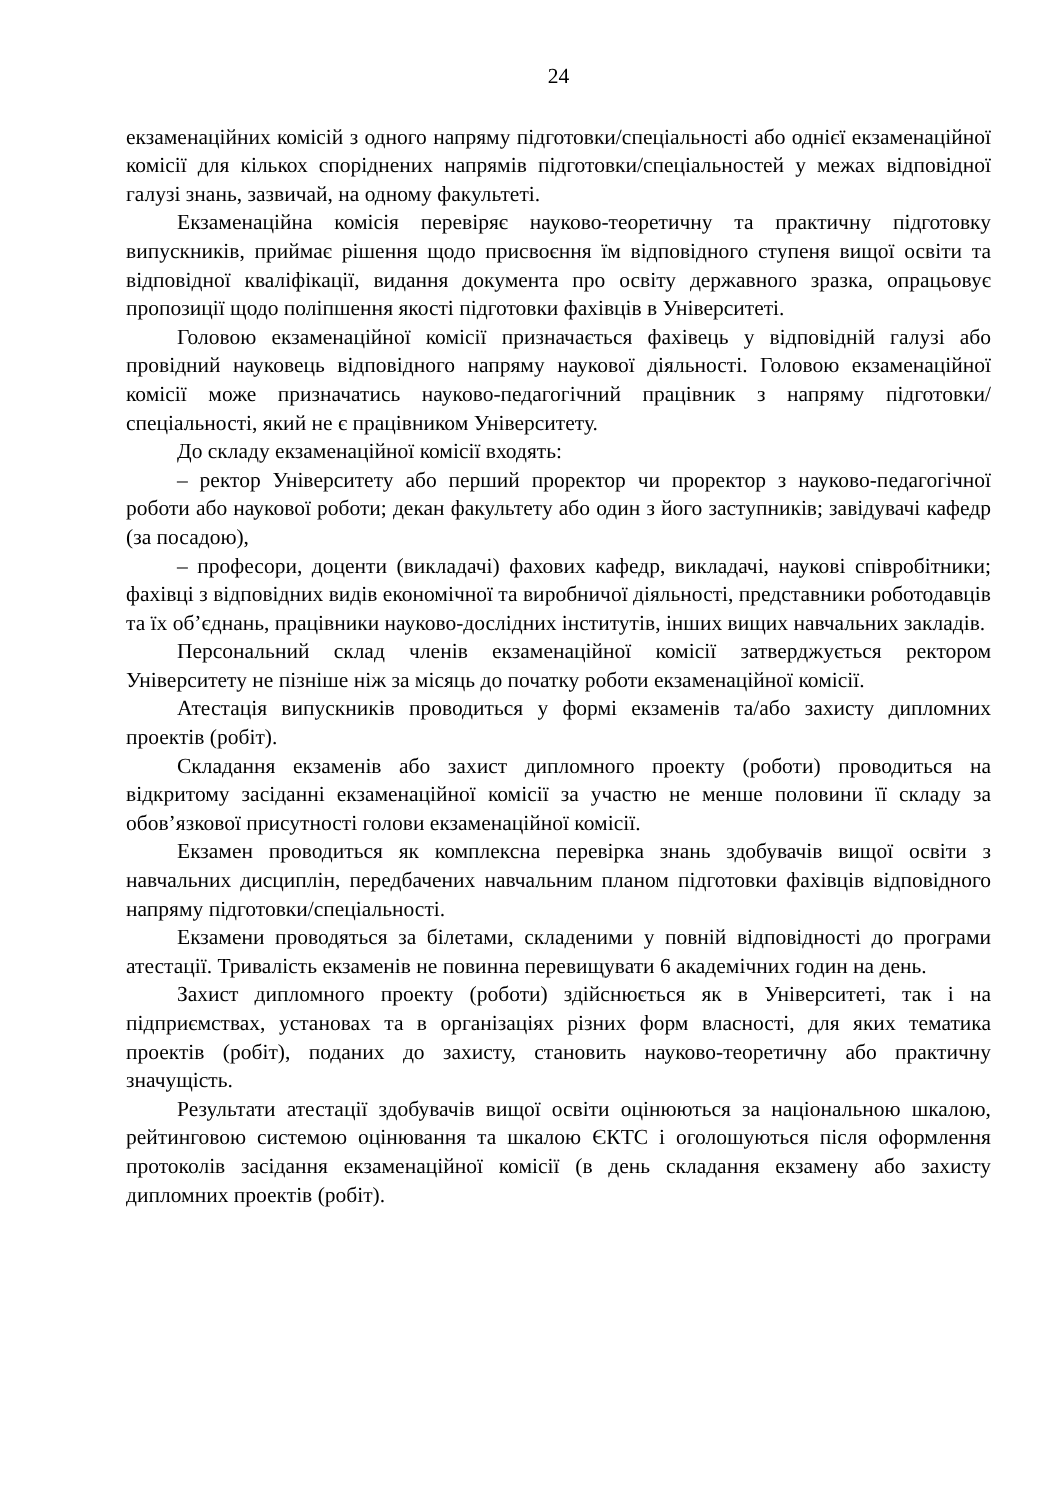24
екзаменаційних комісій з одного напряму підготовки/спеціальності або однієї екзаменаційної комісії для кількох споріднених напрямів підготовки/спеціальностей у межах відповідної галузі знань, зазвичай, на одному факультеті.
Екзаменаційна комісія перевіряє науково-теоретичну та практичну підготовку випускників, приймає рішення щодо присвоєння їм відповідного ступеня вищої освіти та відповідної кваліфікації, видання документа про освіту державного зразка, опрацьовує пропозиції щодо поліпшення якості підготовки фахівців в Університеті.
Головою екзаменаційної комісії призначається фахівець у відповідній галузі або провідний науковець відповідного напряму наукової діяльності. Головою екзаменаційної комісії може призначатись науково-педагогічний працівник з напряму підготовки/спеціальності, який не є працівником Університету.
До складу екзаменаційної комісії входять:
– ректор Університету або перший проректор чи проректор з науково-педагогічної роботи або наукової роботи; декан факультету або один з його заступників; завідувачі кафедр (за посадою),
– професори, доценти (викладачі) фахових кафедр, викладачі, наукові співробітники; фахівці з відповідних видів економічної та виробничої діяльності, представники роботодавців та їх об’єднань, працівники науково-дослідних інститутів, інших вищих навчальних закладів.
Персональний склад членів екзаменаційної комісії затверджується ректором Університету не пізніше ніж за місяць до початку роботи екзаменаційної комісії.
Атестація випускників проводиться у формі екзаменів та/або захисту дипломних проектів (робіт).
Складання екзаменів або захист дипломного проекту (роботи) проводиться на відкритому засіданні екзаменаційної комісії за участю не менше половини її складу за обов’язкової присутності голови екзаменаційної комісії.
Екзамен проводиться як комплексна перевірка знань здобувачів вищої освіти з навчальних дисциплін, передбачених навчальним планом підготовки фахівців відповідного напряму підготовки/спеціальності.
Екзамени проводяться за білетами, складеними у повній відповідності до програми атестації. Тривалість екзаменів не повинна перевищувати 6 академічних годин на день.
Захист дипломного проекту (роботи) здійснюється як в Університеті, так і на підприємствах, установах та в організаціях різних форм власності, для яких тематика проектів (робіт), поданих до захисту, становить науково-теоретичну або практичну значущість.
Результати атестації здобувачів вищої освіти оцінюються за національною шкалою, рейтинговою системою оцінювання та шкалою ЄКТС і оголошуються після оформлення протоколів засідання екзаменаційної комісії (в день складання екзамену або захисту дипломних проектів (робіт).